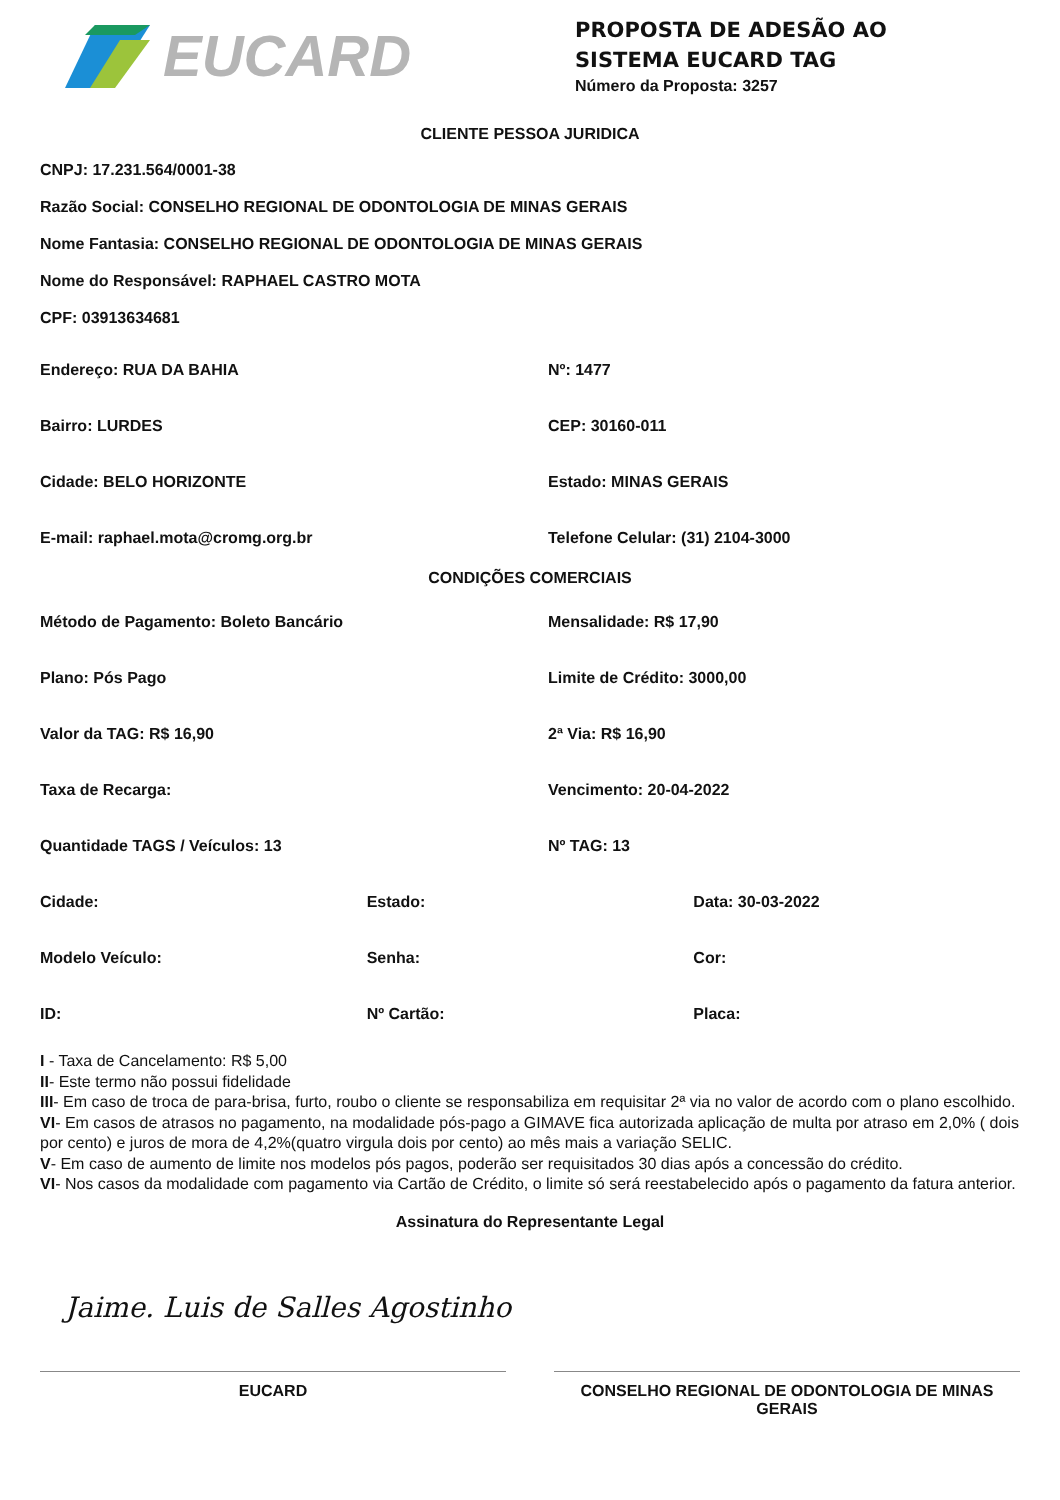EUCARD
PROPOSTA DE ADESÃO AO
SISTEMA EUCARD TAG
Número da Proposta: 3257
CLIENTE PESSOA JURIDICA
CNPJ: 17.231.564/0001-38
Razão Social: CONSELHO REGIONAL DE ODONTOLOGIA DE MINAS GERAIS
Nome Fantasia: CONSELHO REGIONAL DE ODONTOLOGIA DE MINAS GERAIS
Nome do Responsável: RAPHAEL CASTRO MOTA
CPF: 03913634681
Endereço: RUA DA BAHIA Nº: 1477
Bairro: LURDES CEP: 30160-011
Cidade: BELO HORIZONTE Estado: MINAS GERAIS
E-mail: raphael.mota@cromg.org.br Telefone Celular: (31) 2104-3000
CONDIÇÕES COMERCIAIS
Método de Pagamento: Boleto Bancário Mensalidade: R$ 17,90
Plano: Pós Pago Limite de Crédito: 3000,00
Valor da TAG: R$ 16,90 2ª Via: R$ 16,90
Taxa de Recarga: Vencimento: 20-04-2022
Quantidade TAGS / Veículos: 13 Nº TAG: 13
Cidade: Estado: Data: 30-03-2022
Modelo Veículo: Senha: Cor:
ID: Nº Cartão: Placa:
I - Taxa de Cancelamento: R$ 5,00
II- Este termo não possui fidelidade
III- Em caso de troca de para-brisa, furto, roubo o cliente se responsabiliza em requisitar 2ª via no valor de acordo com o plano escolhido.
VI- Em casos de atrasos no pagamento, na modalidade pós-pago a GIMAVE fica autorizada aplicação de multa por atraso em 2,0% ( dois por cento) e juros de mora de 4,2%(quatro virgula dois por cento) ao mês mais a variação SELIC.
V- Em caso de aumento de limite nos modelos pós pagos, poderão ser requisitados 30 dias após a concessão do crédito.
VI- Nos casos da modalidade com pagamento via Cartão de Crédito, o limite só será reestabelecido após o pagamento da fatura anterior.
Assinatura do Representante Legal
Jaime. Luis de Salles Agostinho
EUCARD CONSELHO REGIONAL DE ODONTOLOGIA DE MINAS GERAIS